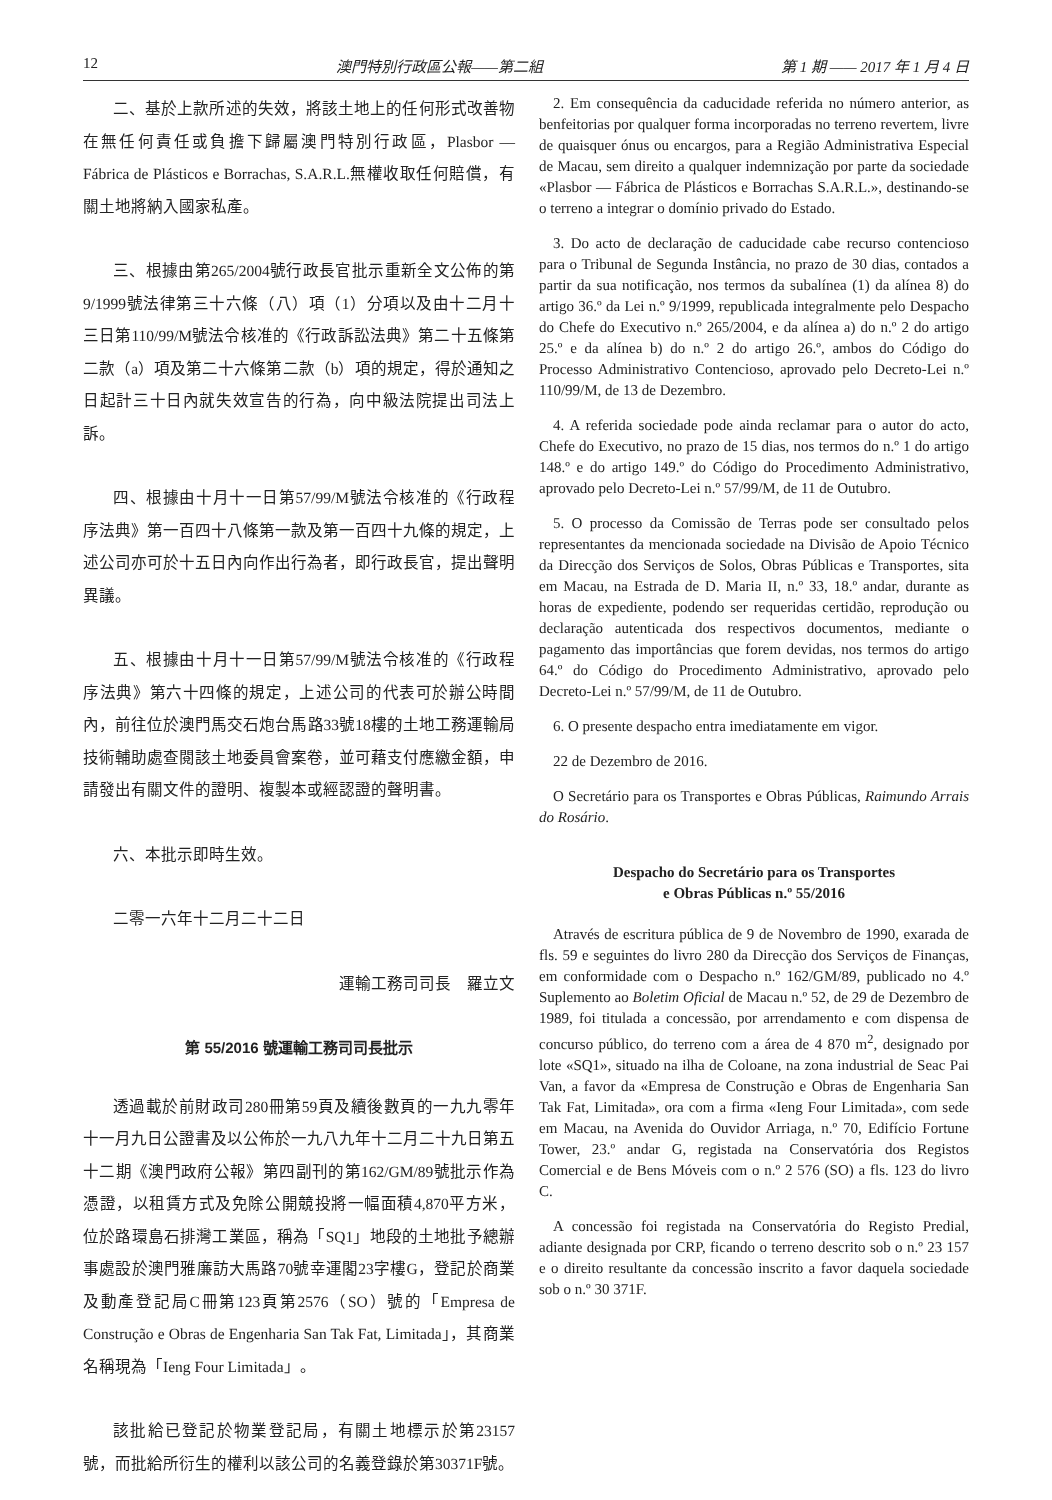12 澳門特別行政區公報——第二組 第 1 期 —— 2017 年 1 月 4 日
二、基於上款所述的失效，將該土地上的任何形式改善物在無任何責任或負擔下歸屬澳門特別行政區，Plasbor — Fábrica de Plásticos e Borrachas, S.A.R.L.無權收取任何賠償，有關土地將納入國家私產。
三、根據由第265/2004號行政長官批示重新全文公佈的第9/1999號法律第三十六條（八）項（1）分項以及由十二月十三日第110/99/M號法令核准的《行政訴訟法典》第二十五條第二款（a）項及第二十六條第二款（b）項的規定，得於通知之日起計三十日內就失效宣告的行為，向中級法院提出司法上訴。
四、根據由十月十一日第57/99/M號法令核准的《行政程序法典》第一百四十八條第一款及第一百四十九條的規定，上述公司亦可於十五日內向作出行為者，即行政長官，提出聲明異議。
五、根據由十月十一日第57/99/M號法令核准的《行政程序法典》第六十四條的規定，上述公司的代表可於辦公時間內，前往位於澳門馬交石炮台馬路33號18樓的土地工務運輸局技術輔助處查閱該土地委員會案卷，並可藉支付應繳金額，申請發出有關文件的證明、複製本或經認證的聲明書。
六、本批示即時生效。
二零一六年十二月二十二日
運輸工務司司長　羅立文
第 55/2016 號運輸工務司司長批示
透過載於前財政司280冊第59頁及續後數頁的一九九零年十一月九日公證書及以公佈於一九八九年十二月二十九日第五十二期《澳門政府公報》第四副刊的第162/GM/89號批示作為憑證，以租賃方式及免除公開競投將一幅面積4,870平方米，位於路環島石排灣工業區，稱為「SQ1」地段的土地批予總辦事處設於澳門雅廉訪大馬路70號幸運閣23字樓G，登記於商業及動產登記局C冊第123頁第2576（SO）號的「Empresa de Construção e Obras de Engenharia San Tak Fat, Limitada」，其商業名稱現為「Ieng Four Limitada」。
該批給已登記於物業登記局，有關土地標示於第23157號，而批給所衍生的權利以該公司的名義登錄於第30371F號。
2. Em consequência da caducidade referida no número anterior, as benfeitorias por qualquer forma incorporadas no terreno revertem, livre de quaisquer ónus ou encargos, para a Região Administrativa Especial de Macau, sem direito a qualquer indemnização por parte da sociedade «Plasbor — Fábrica de Plásticos e Borrachas S.A.R.L.», destinando-se o terreno a integrar o domínio privado do Estado.
3. Do acto de declaração de caducidade cabe recurso contencioso para o Tribunal de Segunda Instância, no prazo de 30 dias, contados a partir da sua notificação, nos termos da subalínea (1) da alínea 8) do artigo 36.º da Lei n.º 9/1999, republicada integralmente pelo Despacho do Chefe do Executivo n.º 265/2004, e da alínea a) do n.º 2 do artigo 25.º e da alínea b) do n.º 2 do artigo 26.º, ambos do Código do Processo Administrativo Contencioso, aprovado pelo Decreto-Lei n.º 110/99/M, de 13 de Dezembro.
4. A referida sociedade pode ainda reclamar para o autor do acto, Chefe do Executivo, no prazo de 15 dias, nos termos do n.º 1 do artigo 148.º e do artigo 149.º do Código do Procedimento Administrativo, aprovado pelo Decreto-Lei n.º 57/99/M, de 11 de Outubro.
5. O processo da Comissão de Terras pode ser consultado pelos representantes da mencionada sociedade na Divisão de Apoio Técnico da Direcção dos Serviços de Solos, Obras Públicas e Transportes, sita em Macau, na Estrada de D. Maria II, n.º 33, 18.º andar, durante as horas de expediente, podendo ser requeridas certidão, reprodução ou declaração autenticada dos respectivos documentos, mediante o pagamento das importâncias que forem devidas, nos termos do artigo 64.º do Código do Procedimento Administrativo, aprovado pelo Decreto-Lei n.º 57/99/M, de 11 de Outubro.
6. O presente despacho entra imediatamente em vigor.
22 de Dezembro de 2016.
O Secretário para os Transportes e Obras Públicas, Raimundo Arrais do Rosário.
Despacho do Secretário para os Transportes
e Obras Públicas n.º 55/2016
Através de escritura pública de 9 de Novembro de 1990, exarada de fls. 59 e seguintes do livro 280 da Direcção dos Serviços de Finanças, em conformidade com o Despacho n.º 162/GM/89, publicado no 4.º Suplemento ao Boletim Oficial de Macau n.º 52, de 29 de Dezembro de 1989, foi titulada a concessão, por arrendamento e com dispensa de concurso público, do terreno com a área de 4 870 m<sup>2</sup>, designado por lote «SQ1», situado na ilha de Coloane, na zona industrial de Seac Pai Van, a favor da «Empresa de Construção e Obras de Engenharia San Tak Fat, Limitada», ora com a firma «Ieng Four Limitada», com sede em Macau, na Avenida do Ouvidor Arriaga, n.º 70, Edifício Fortune Tower, 23.º andar G, registada na Conservatória dos Registos Comercial e de Bens Móveis com o n.º 2 576 (SO) a fls. 123 do livro C.
A concessão foi registada na Conservatória do Registo Predial, adiante designada por CRP, ficando o terreno descrito sob o n.º 23 157 e o direito resultante da concessão inscrito a favor daquela sociedade sob o n.º 30 371F.